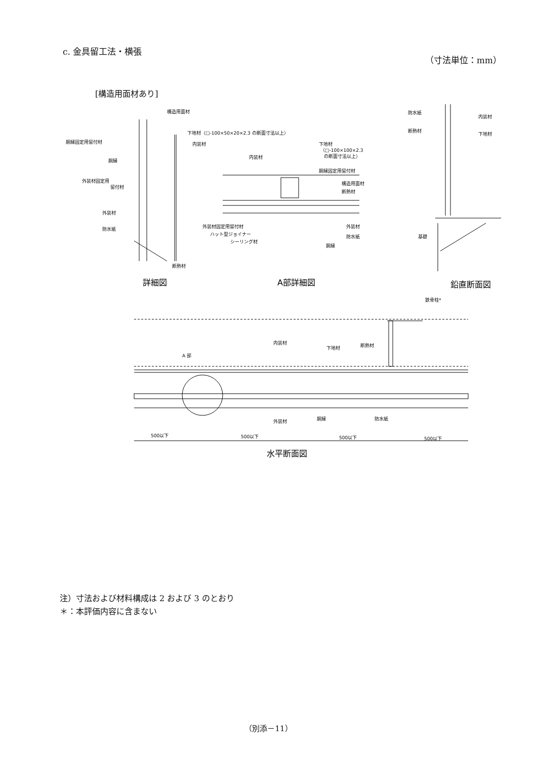c. 金具留工法・横張
（寸法単位：mm）
[構造用面材あり]
構造用面材
下地材（□-100×50×20×2.3 の断面寸法以上）
胴縁固定用留付材
内装材
胴縁
外装材固定用
留付材
外装材
防水紙
断熱材
下地材
（□-100×100×2.3
の断面寸法以上）
内装材
胴縁固定用留付材
構造用面材
断熱材
外装材固定用留付材
ハット型ジョイナー
シーリング材
外装材
防水紙
胴縁
防水紙
断熱材
内装材
下地材
基礎
詳細図
A部詳細図
鉛直断面図
鉄骨柱*
内装材
下地材
断熱材
A 部
外装材
胴縁
防水紙
500以下
500以下
500以下
500以下
水平断面図
注）寸法および材料構成は 2 および 3 のとおり
＊：本評価内容に含まない
（別添－11）